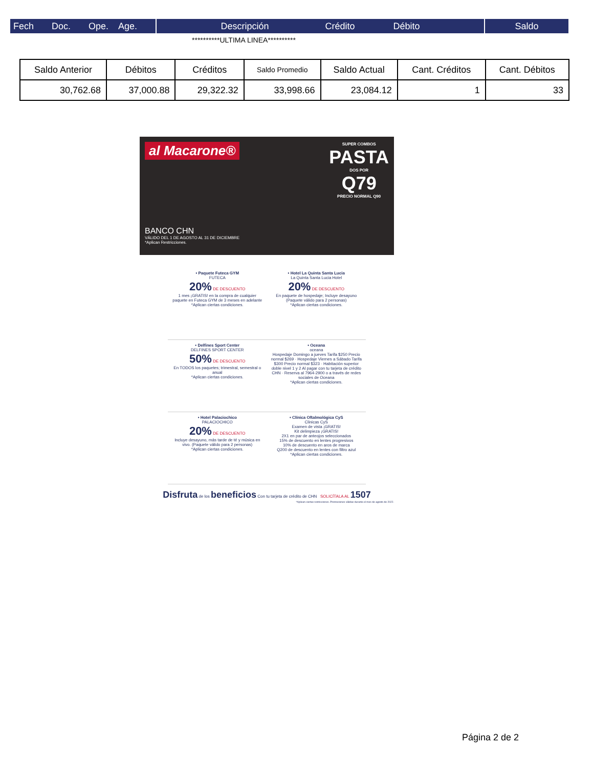Fech Doc. Ope. Age.
Descripción Crédito Débito
Saldo
**********ULTIMA LINEA**********
| Saldo Anterior | Débitos | Créditos | Saldo Promedio | Saldo Actual | Cant. Créditos | Cant. Débitos |
| --- | --- | --- | --- | --- | --- | --- |
| 30,762.68 | 37,000.88 | 29,322.32 | 33,998.66 | 23,084.12 | 1 | 33 |
al Macarone®
SUPER COMBOS
PASTA
DOS POR
Q79
PRECIO NORMAL Q90
BANCO CHN
VÁLIDO DEL 1 DE AGOSTO AL 31 DE DICIEMBRE
*Aplican Restricciones.
• Paquete Futeca GYM
FUTECA
20% DE DESCUENTO
1 mes ¡GRATIS! en la compra de cualquier paquete en Futeca GYM de 3 meses en adelante
*Aplican ciertas condiciones.
• Hotel La Quinta Santa Lucia
La Quinta Santa Lucia Hotel
20% DE DESCUENTO
En paquete de hospedaje; Incluye desayuno (Paquete válido para 2 personas)
*Aplican ciertas condiciones.
• Delfines Sport Center
DELFINES SPORT CENTER
50% DE DESCUENTO
En TODOS los paquetes; trimestral, semestral o anual
*Aplican ciertas condiciones.
• Oceana
oceana
Hospedaje Domingo a jueves Tarifa $250 Precio normal $269 · Hospedaje Viernes a Sábado Tarifa $300 Precio normal $323 · Habitación superior doble nivel 1 y 2 Al pagar con tu tarjeta de crédito CHN · Reserva al 7964-2900 o a través de redes sociales de Oceana
*Aplican ciertas condiciones.
• Hotel Palaciochico
PALACIOCHICO
20% DE DESCUENTO
Incluye desayuno, más tarde de té y música en vivo. (Paquete válido para 2 personas)
*Aplican ciertas condiciones.
• Clínica Oftalmológica CyS
Clinicas CyS
Examen de vista ¡GRATIS!
Kit delimpieza ¡GRATIS!
2X1 en par de anteojos seleccionados
15% de descuento en lentes progresivos
10% de descuento en aros de marca
Q200 de descuento en lentes con filtro azul
*Aplican ciertas condiciones.
Disfruta de los beneficios Con tu tarjeta de crédito de CHN SOLICÍTALA AL 1507
*Aplican ciertas restricciones. Promociones válidas durante el mes de agosto de 2022.
Página 2 de 2